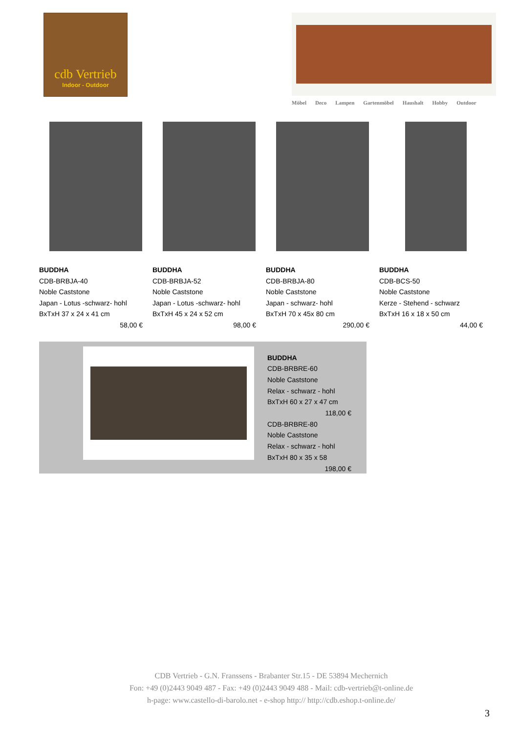cdb Vertrieb
Indoor - Outdoor
Möbel Deco Lampen Gartenmöbel Haushalt Hobby Outdoor
BUDDHA
CDB-BRBJA-40
Noble Caststone
Japan - Lotus -schwarz- hohl
BxTxH 37 x 24 x 41 cm
58,00 €
BUDDHA
CDB-BRBJA-52
Noble Caststone
Japan - Lotus -schwarz- hohl
BxTxH 45 x 24 x 52 cm
98,00 €
BUDDHA
CDB-BRBJA-80
Noble Caststone
Japan - schwarz- hohl
BxTxH 70 x 45x 80 cm
290,00 €
BUDDHA
CDB-BCS-50
Noble Caststone
Kerze - Stehend - schwarz
BxTxH 16 x 18 x 50 cm
44,00 €
BUDDHA
CDB-BRBRE-60
Noble Caststone
Relax - schwarz - hohl
BxTxH 60 x 27 x 47 cm
118,00 €
CDB-BRBRE-80
Noble Caststone
Relax - schwarz - hohl
BxTxH 80 x 35 x 58
198,00 €
CDB Vertrieb - G.N. Franssens - Brabanter Str.15 - DE 53894 Mechernich
Fon: +49 (0)2443 9049 487 - Fax: +49 (0)2443 9049 488 - Mail: cdb-vertrieb@t-online.de
h-page: www.castello-di-barolo.net - e-shop http:// http://cdb.eshop.t-online.de/
3